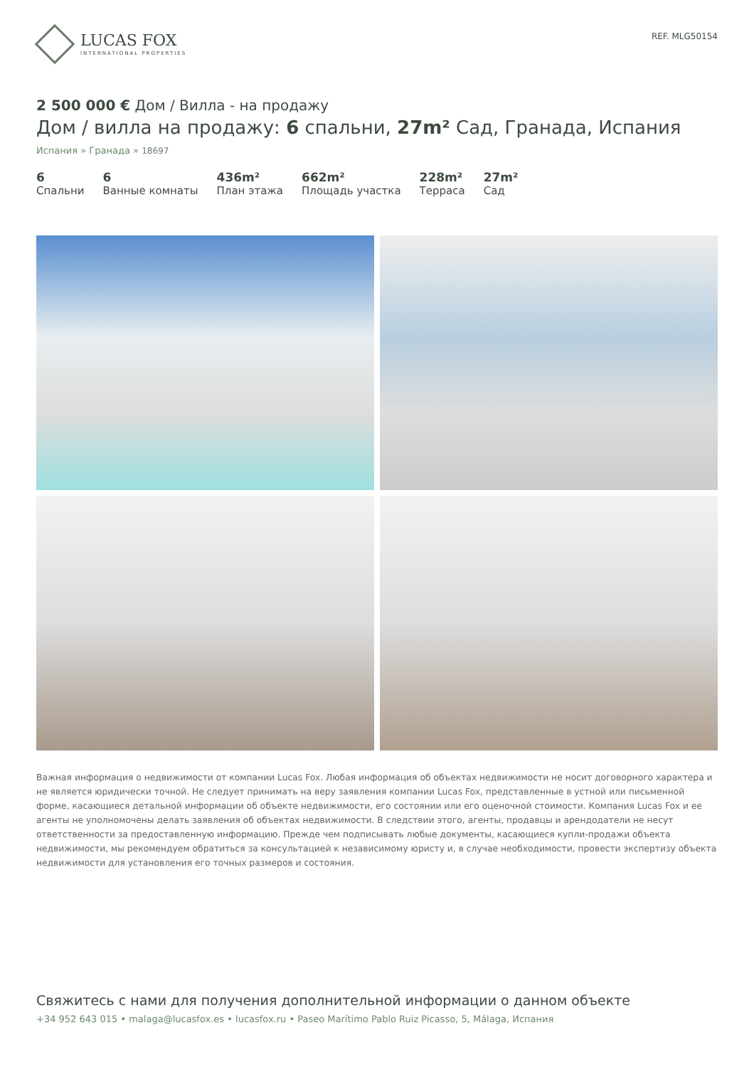LUCAS FOX
INTERNATIONAL PROPERTIES
REF. MLG50154
2 500 000 € Дом / Вилла - на продажу
Дом / вилла на продажу: 6 спальни, 27m² Сад, Гранада, Испания
Испания » Гранада » 18697
6
Спальни
6
Ванные комнаты
436m²
План этажа
662m²
Площадь участка
228m²
Терраса
27m²
Сад
Важная информация о недвижимости от компании Lucas Fox. Любая информация об объектах недвижимости не носит договорного характера и не является юридически точной. Не следует принимать на веру заявления компании Lucas Fox, представленные в устной или письменной форме, касающиеся детальной информации об объекте недвижимости, его состоянии или его оценочной стоимости. Компания Lucas Fox и ее агенты не уполномочены делать заявления об объектах недвижимости. В следствии этого, агенты, продавцы и арендодатели не несут ответственности за предоставленную информацию. Прежде чем подписывать любые документы, касающиеся купли-продажи объекта недвижимости, мы рекомендуем обратиться за консультацией к независимому юристу и, в случае необходимости, провести экспертизу объекта недвижимости для установления его точных размеров и состояния.
Свяжитесь с нами для получения дополнительной информации о данном объекте
+34 952 643 015 • malaga@lucasfox.es • lucasfox.ru • Paseo Marítimo Pablo Ruiz Picasso, 5, Málaga, Испания